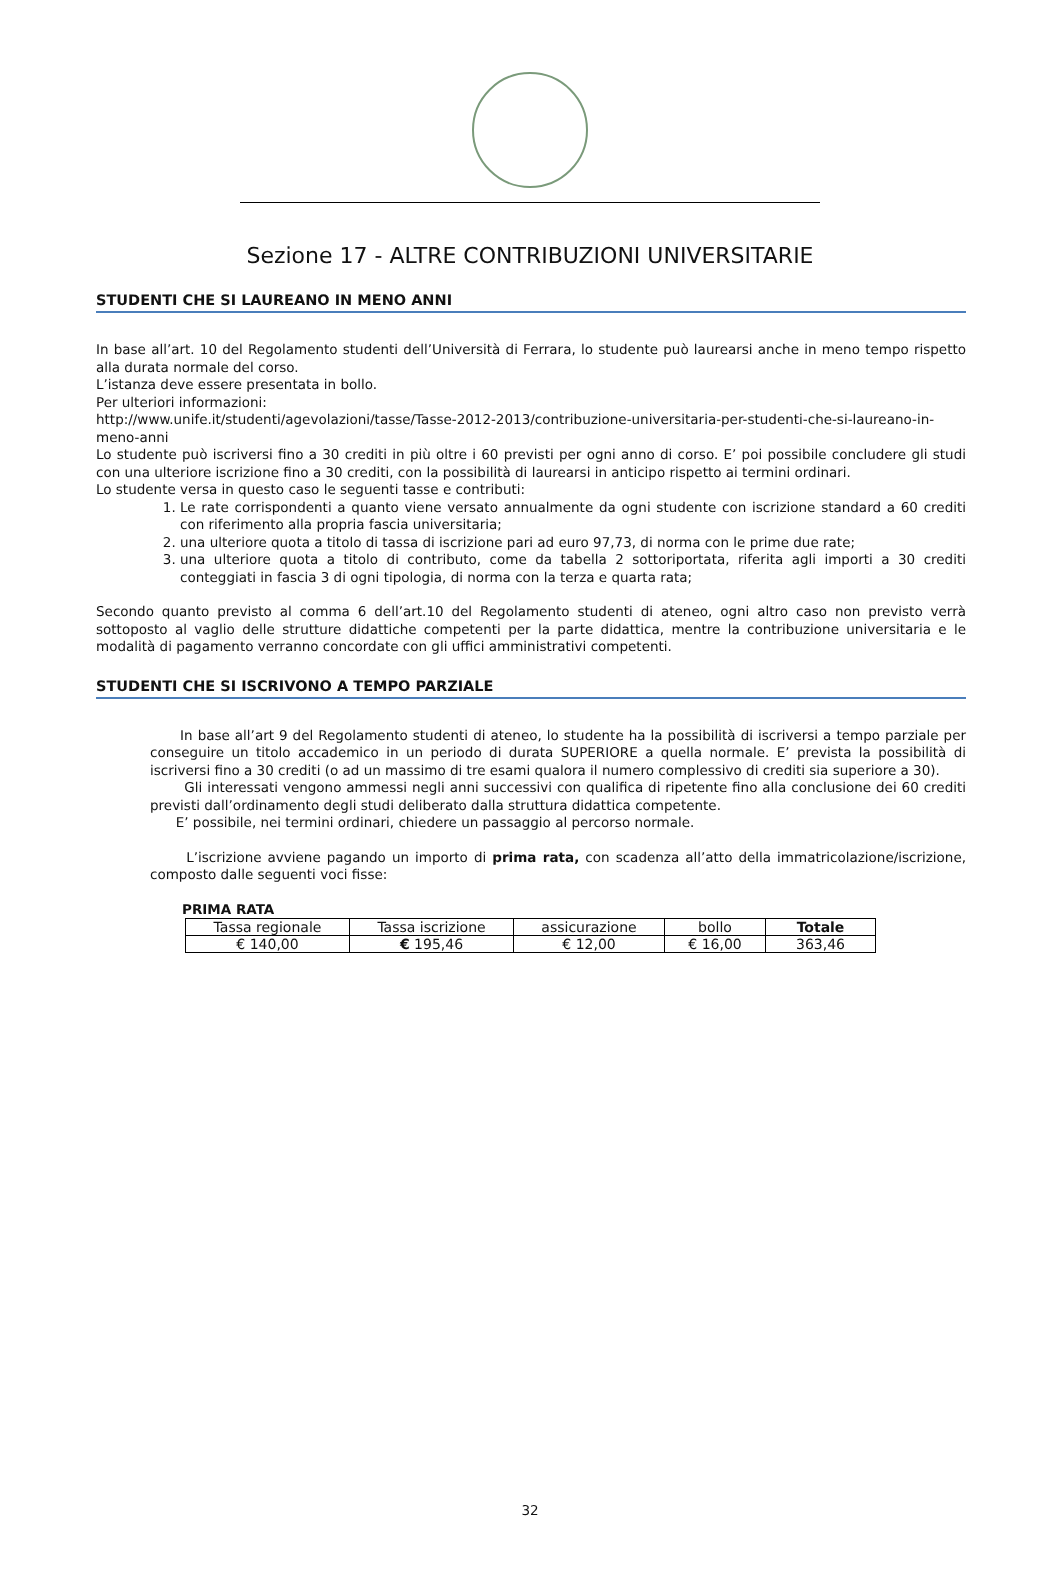Sezione 17 - ALTRE CONTRIBUZIONI UNIVERSITARIE
STUDENTI CHE SI LAUREANO IN MENO ANNI
In base all’art. 10 del Regolamento studenti dell’Università di Ferrara, lo studente può laurearsi anche in meno tempo rispetto alla durata normale del corso.
L’istanza deve essere presentata in bollo.
Per ulteriori informazioni:
http://www.unife.it/studenti/agevolazioni/tasse/Tasse-2012-2013/contribuzione-universitaria-per-studenti-che-si-laureano-in-meno-anni
Lo studente può iscriversi fino a 30 crediti in più oltre i 60 previsti per ogni anno di corso. E’ poi possibile concludere gli studi con una ulteriore iscrizione fino a 30 crediti, con la possibilità di laurearsi in anticipo rispetto ai termini ordinari.
Lo studente versa in questo caso le seguenti tasse e contributi:
1. Le rate corrispondenti a quanto viene versato annualmente da ogni studente con iscrizione standard a 60 crediti con riferimento alla propria fascia universitaria;
2. una ulteriore quota a titolo di tassa di iscrizione pari ad euro 97,73, di norma con le prime due rate;
3. una ulteriore quota a titolo di contributo, come da tabella 2 sottoriportata, riferita agli importi a 30 crediti conteggiati in fascia 3 di ogni tipologia, di norma con la terza e quarta rata;
Secondo quanto previsto al comma 6 dell’art.10 del Regolamento studenti di ateneo, ogni altro caso non previsto verrà sottoposto al vaglio delle strutture didattiche competenti per la parte didattica, mentre la contribuzione universitaria e le modalità di pagamento verranno concordate con gli uffici amministrativi competenti.
STUDENTI CHE SI ISCRIVONO A TEMPO PARZIALE
In base all’art 9 del Regolamento studenti di ateneo, lo studente ha la possibilità di iscriversi a tempo parziale per conseguire un titolo accademico in un periodo di durata SUPERIORE a quella normale. E’ prevista la possibilità di iscriversi fino a 30 crediti (o ad un massimo di tre esami qualora il numero complessivo di crediti sia superiore a 30).
Gli interessati vengono ammessi negli anni successivi con qualifica di ripetente fino alla conclusione dei 60 crediti previsti dall’ordinamento degli studi deliberato dalla struttura didattica competente.
E’ possibile, nei termini ordinari, chiedere un passaggio al percorso normale.
L’iscrizione avviene pagando un importo di prima rata, con scadenza all’atto della immatricolazione/iscrizione, composto dalle seguenti voci fisse:
PRIMA RATA
| Tassa regionale | Tassa iscrizione | assicurazione | bollo | Totale |
| --- | --- | --- | --- | --- |
| € 140,00 | € 195,46 | € 12,00 | € 16,00 | 363,46 |
32